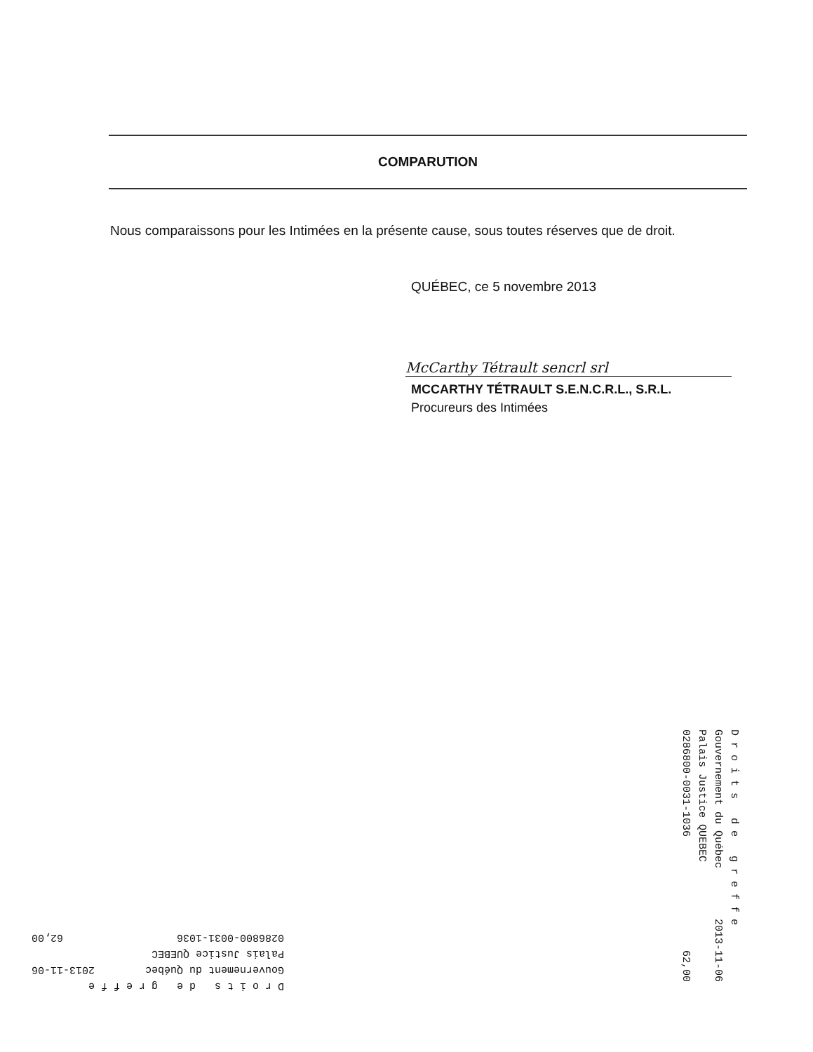COMPARUTION
Nous comparaissons pour les Intimées en la présente cause, sous toutes réserves que de droit.
QUÉBEC, ce 5 novembre 2013
McCarthy Tétrault sencrl srl
MCCARTHY TÉTRAULT S.E.N.C.R.L., S.R.L.
Procureurs des Intimées
D r o i t s d e g r e f f e Gouvernement du Québec 2013-11-06 Palais Justice QUEBEC 0286800-0031-1036 62,00
D r o i t s d e g r e f f e Gouvernement du Québec 2013-11-06 Palais Justice QUEBEC 0286800-0031-1036 62,00